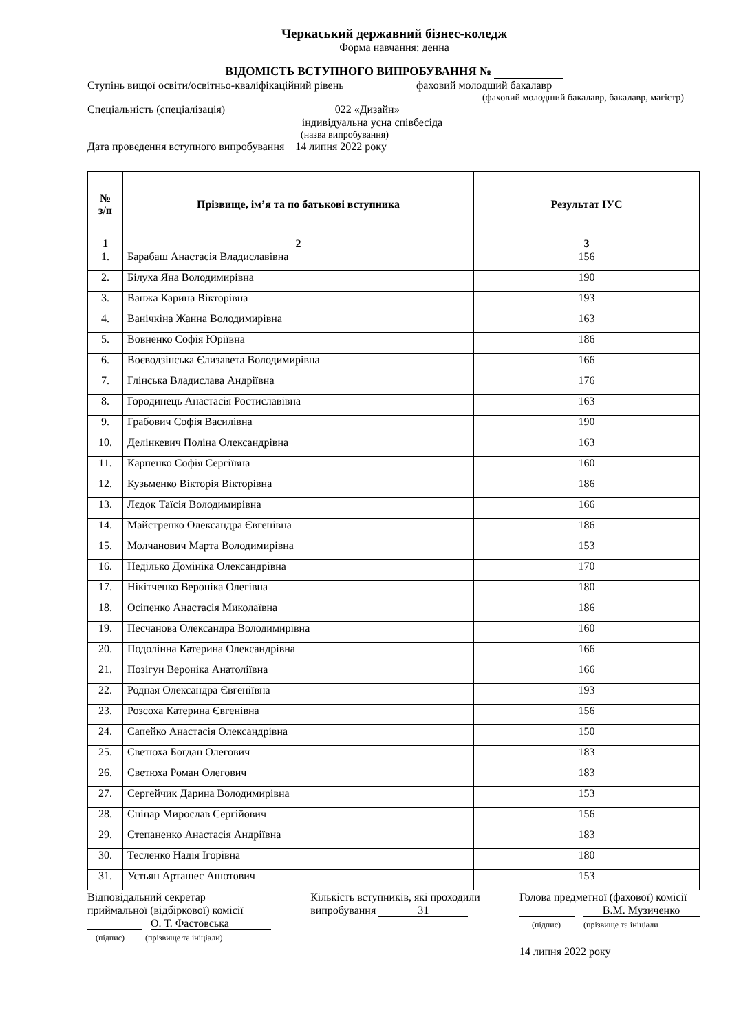Черкаський державний бізнес-коледж
Форма навчання: денна
ВІДОМІСТЬ ВСТУПНОГО ВИПРОБУВАННЯ №
Ступінь вищої освіти/освітньо-кваліфікаційний рівень фаховий молодший бакалавр
(фаховий молодший бакалавр, бакалавр, магістр)
Спеціальність (спеціалізація) 022 «Дизайн»
індивідуальна усна співбесіда
(назва випробування)
Дата проведення вступного випробування 14 липня 2022 року
| № з/п | Прізвище, ім’я та по батькові вступника | Результат ІУС |
| --- | --- | --- |
| 1 | 2 | 3 |
| 1. | Барабаш Анастасія Владиславівна | 156 |
| 2. | Білуха Яна Володимирівна | 190 |
| 3. | Ванжа Карина Вікторівна | 193 |
| 4. | Ванічкіна Жанна Володимирівна | 163 |
| 5. | Вовненко Софія Юріївна | 186 |
| 6. | Воєводзінська Єлизавета Володимирівна | 166 |
| 7. | Глінська Владислава Андріївна | 176 |
| 8. | Городинець Анастасія Ростиславівна | 163 |
| 9. | Грабович Софія Василівна | 190 |
| 10. | Делінкевич Поліна Олександрівна | 163 |
| 11. | Карпенко Софія Сергіївна | 160 |
| 12. | Кузьменко Вікторія Вікторівна | 186 |
| 13. | Лєдок Таїсія Володимирівна | 166 |
| 14. | Майстренко Олександра Євгенівна | 186 |
| 15. | Молчанович Марта Володимирівна | 153 |
| 16. | Неділько Домініка Олександрівна | 170 |
| 17. | Нікітченко Вероніка Олегівна | 180 |
| 18. | Осіпенко Анастасія Миколаївна | 186 |
| 19. | Песчанова Олександра Володимирівна | 160 |
| 20. | Подолінна Катерина Олександрівна | 166 |
| 21. | Позігун Вероніка Анатоліївна | 166 |
| 22. | Родная Олександра Євгеніївна | 193 |
| 23. | Розсоха Катерина Євгенівна | 156 |
| 24. | Сапейко Анастасія Олександрівна | 150 |
| 25. | Светюха Богдан Олегович | 183 |
| 26. | Светюха Роман Олегович | 183 |
| 27. | Сергейчик Дарина Володимирівна | 153 |
| 28. | Сніцар Мирослав Сергійович | 156 |
| 29. | Степаненко Анастасія Андріївна | 183 |
| 30. | Тесленко Надія Ігорівна | 180 |
| 31. | Устьян Арташес Ашотович | 153 |
Відповідальний секретар
приймальної (відбіркової) комісії
О. Т. Фастовська
(підпис) (прізвище та ініціали)
Кількість вступників, які проходили
випробування 31
Голова предметної (фахової) комісії
В.М. Музиченко
(підпис) (прізвище та ініціали
14 липня 2022 року